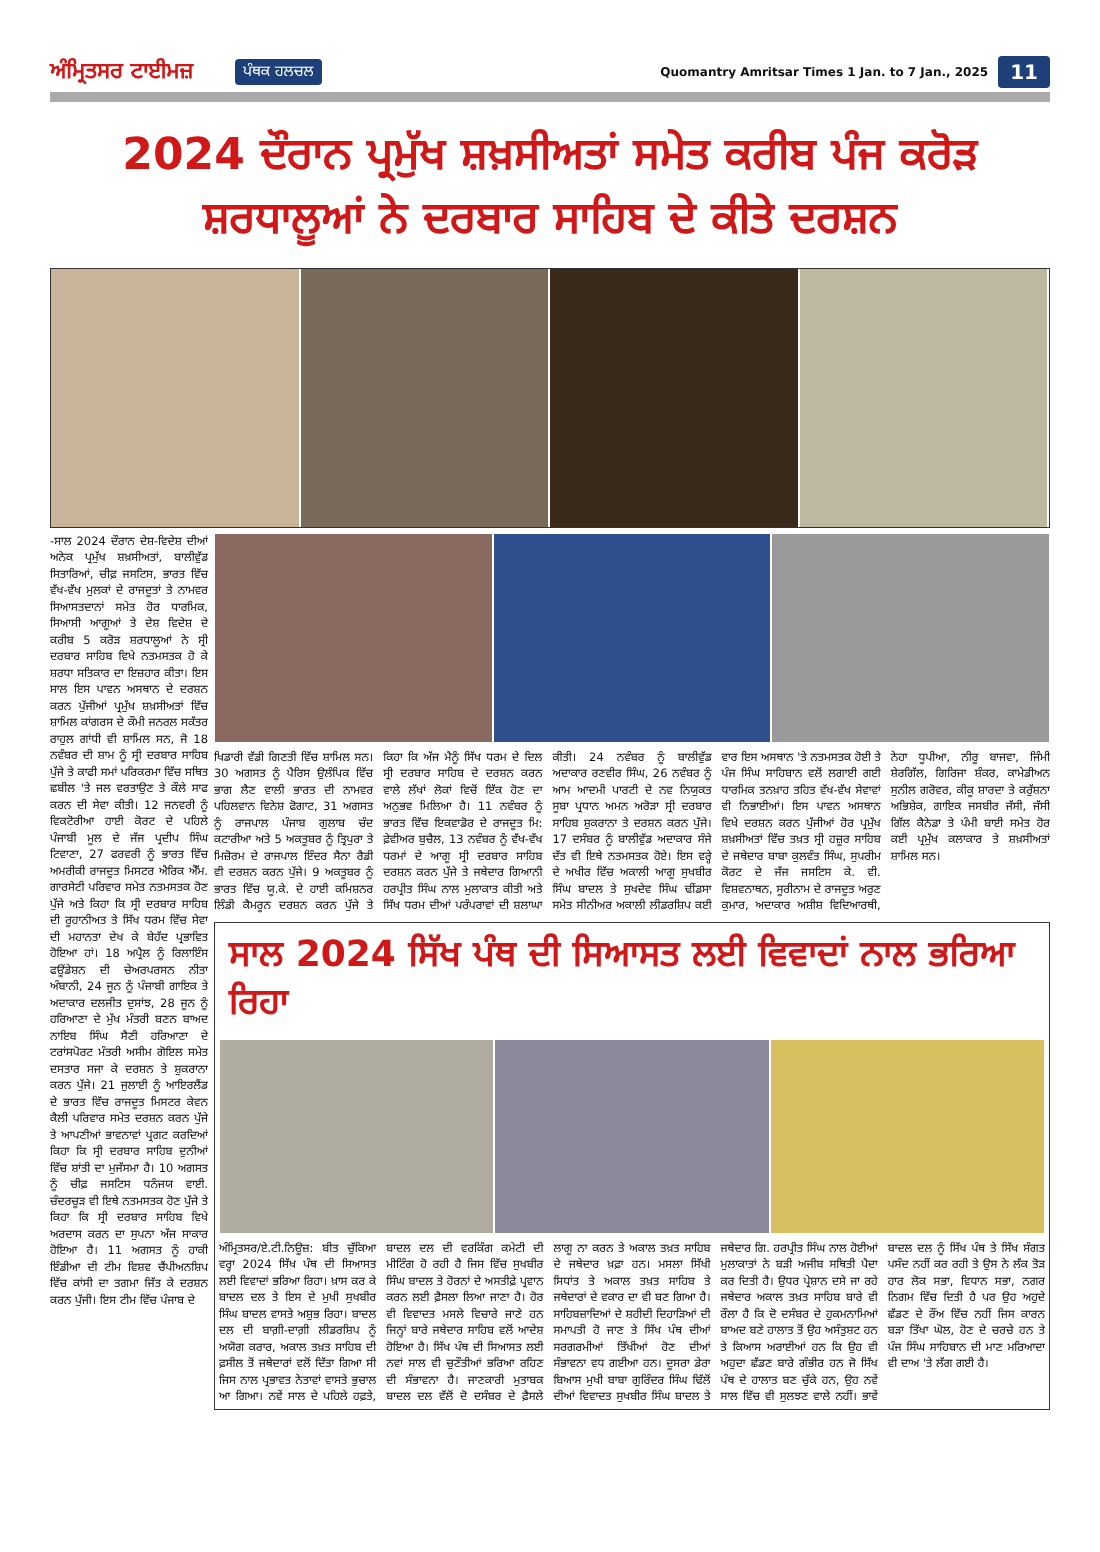ਅੰਮ੍ਰਿਤਸਰ ਟਾਈਮਜ਼
ਪੰਥਕ ਹਲਚਲ
Quomantry Amritsar Times 1 Jan. to 7 Jan., 2025
11
2024 ਦੌਰਾਨ ਪ੍ਰਮੁੱਖ ਸ਼ਖ਼ਸੀਅਤਾਂ ਸਮੇਤ ਕਰੀਬ ਪੰਜ ਕਰੋੜ ਸ਼ਰਧਾਲੂਆਂ ਨੇ ਦਰਬਾਰ ਸਾਹਿਬ ਦੇ ਕੀਤੇ ਦਰਸ਼ਨ
-ਸਾਲ 2024 ਦੌਰਾਨ ਦੇਸ਼-ਵਿਦੇਸ਼ ਦੀਆਂ ਅਨੇਕ ਪ੍ਰਮੁੱਖ ਸ਼ਖ਼ਸੀਅਤਾਂ, ਬਾਲੀਵੁੱਡ ਸਿਤਾਰਿਆਂ, ਚੀਫ਼ ਜਸਟਿਸ, ਭਾਰਤ ਵਿੱਚ ਵੱਖ-ਵੱਖ ਮੁਲਕਾਂ ਦੇ ਰਾਜਦੂਤਾਂ ਤੇ ਨਾਮਵਰ ਸਿਆਸਤਦਾਨਾਂ ਸਮੇਤ ਹੋਰ ਧਾਰਮਿਕ, ਸਿਆਸੀ ਆਗੂਆਂ ਤੇ ਦੇਸ਼ ਵਿਦੇਸ਼ ਦੇ ਕਰੀਬ 5 ਕਰੋੜ ਸ਼ਰਧਾਲੂਆਂ ਨੇ ਸ੍ਰੀ ਦਰਬਾਰ ਸਾਹਿਬ ਵਿਖੇ ਨਤਮਸਤਕ ਹੋ ਕੇ ਸ਼ਰਧਾ ਸਤਿਕਾਰ ਦਾ ਇਜ਼ਹਾਰ ਕੀਤਾ। ਇਸ ਸਾਲ ਇਸ ਪਾਵਨ ਅਸਥਾਨ ਦੇ ਦਰਸ਼ਨ ਕਰਨ ਪੁੱਜੀਆਂ ਪ੍ਰਮੁੱਖ ਸ਼ਖ਼ਸੀਅਤਾਂ ਵਿੱਚ ਸ਼ਾਮਿਲ ਕਾਂਗਰਸ ਦੇ ਕੌਮੀ ਜਨਰਲ ਸਕੱਤਰ ਰਾਹੁਲ ਗਾਂਧੀ ਵੀ ਸ਼ਾਮਿਲ ਸਨ, ਜੋ 18 ਨਵੰਬਰ ਦੀ ਸ਼ਾਮ ਨੂੰ ਸ੍ਰੀ ਦਰਬਾਰ ਸਾਹਿਬ ਪੁੱਜੇ ਤੇ ਕਾਫੀ ਸਮਾਂ ਪਰਿਕਰਮਾ ਵਿੱਚ ਸਥਿਤ ਛਬੀਲ 'ਤੇ ਜਲ ਵਰਤਾਉਣ ਤੇ ਕੌਲੇ ਸਾਫ ਕਰਨ ਦੀ ਸੇਵਾ ਕੀਤੀ। 12 ਜਨਵਰੀ ਨੂੰ ਵਿਕਟੋਰੀਆ ਹਾਈ ਕੋਰਟ ਦੇ ਪਹਿਲੇ ਪੰਜਾਬੀ ਮੂਲ ਦੇ ਜੱਜ ਪ੍ਰਦੀਪ ਸਿੰਘ ਟਿਵਾਣਾ, 27 ਫਰਵਰੀ ਨੂੰ ਭਾਰਤ ਵਿੱਚ ਅਮਰੀਕੀ ਰਾਜਦੂਤ ਮਿਸਟਰ ਐਰਿਕ ਐੱਮ. ਗਾਰਸੇਟੀ ਪਰਿਵਾਰ ਸਮੇਤ ਨਤਮਸਤਕ ਹੋਣ ਪੁੱਜੇ ਅਤੇ ਕਿਹਾ ਕਿ ਸ੍ਰੀ ਦਰਬਾਰ ਸਾਹਿਬ ਦੀ ਰੂਹਾਨੀਅਤ ਤੇ ਸਿੱਖ ਧਰਮ ਵਿੱਚ ਸੇਵਾ ਦੀ ਮਹਾਨਤਾ ਦੇਖ ਕੇ ਬੇਹੱਦ ਪ੍ਰਭਾਵਿਤ ਹੋਇਆ ਹਾਂ। 18 ਅਪ੍ਰੈਲ ਨੂੰ ਰਿਲਾਇੰਸ ਫਊਂਡੇਸ਼ਨ ਦੀ ਚੇਅਰਪਰਸਨ ਨੀਤਾ ਅੰਬਾਨੀ, 24 ਜੂਨ ਨੂੰ ਪੰਜਾਬੀ ਗਾਇਕ ਤੇ ਅਦਾਕਾਰ ਦਲਜੀਤ ਦੁਸਾਂਝ, 28 ਜੂਨ ਨੂੰ ਹਰਿਆਣਾ ਦੇ ਮੁੱਖ ਮੰਤਰੀ ਬਣਨ ਬਾਅਦ ਨਾਇਬ ਸਿੰਘ ਸੈਣੀ ਹਰਿਆਣਾ ਦੇ ਟਰਾਂਸਪੋਰਟ ਮੰਤਰੀ ਅਸੀਮ ਗੋਇਲ ਸਮੇਤ ਦਸਤਾਰ ਸਜਾ ਕੇ ਦਰਸ਼ਨ ਤੇ ਸ਼ੁਕਰਾਨਾ ਕਰਨ ਪੁੱਜੇ। 21 ਜੁਲਾਈ ਨੂੰ ਆਇਰਲੈਂਡ ਦੇ ਭਾਰਤ ਵਿੱਚ ਰਾਜਦੂਤ ਮਿਸਟਰ ਕੇਵਨ ਕੈਲੀ ਪਰਿਵਾਰ ਸਮੇਤ ਦਰਸ਼ਨ ਕਰਨ ਪੁੱਜੇ ਤੇ ਆਪਣੀਆਂ ਭਾਵਨਾਵਾਂ ਪ੍ਰਗਟ ਕਰਦਿਆਂ ਕਿਹਾ ਕਿ ਸ੍ਰੀ ਦਰਬਾਰ ਸਾਹਿਬ ਦੁਨੀਆਂ ਵਿੱਚ ਸ਼ਾਂਤੀ ਦਾ ਮੁਜੱਸਮਾ ਹੈ। 10 ਅਗਸਤ ਨੂੰ ਚੀਫ਼ ਜਸਟਿਸ ਧਨੰਜਯ ਵਾਈ. ਚੰਦਰਚੂੜ ਵੀ ਇਥੇ ਨਤਮਸਤਕ ਹੋਣ ਪੁੱਜੇ ਤੇ ਕਿਹਾ ਕਿ ਸ੍ਰੀ ਦਰਬਾਰ ਸਾਹਿਬ ਵਿਖੇ ਅਰਦਾਸ ਕਰਨ ਦਾ ਸੁਪਨਾ ਅੱਜ ਸਾਕਾਰ ਹੋਇਆ ਹੈ। 11 ਅਗਸਤ ਨੂੰ ਹਾਕੀ ਇੰਡੀਆ ਦੀ ਟੀਮ ਵਿਸ਼ਵ ਚੈਂਪੀਅਨਸ਼ਿਪ ਵਿੱਚ ਕਾਂਸੀ ਦਾ ਤਗਮਾ ਜਿੱਤ ਕੇ ਦਰਸ਼ਨ ਕਰਨ ਪੁੱਜੀ। ਇਸ ਟੀਮ ਵਿੱਚ ਪੰਜਾਬ ਦੇ
ਖਿਡਾਰੀ ਵੱਡੀ ਗਿਣਤੀ ਵਿੱਚ ਸ਼ਾਮਿਲ ਸਨ। 30 ਅਗਸਤ ਨੂੰ ਪੈਰਿਸ ਉਲੰਪਿਕ ਵਿੱਚ ਭਾਗ ਲੈਣ ਵਾਲੀ ਭਾਰਤ ਦੀ ਨਾਮਵਰ ਪਹਿਲਵਾਨ ਵਿਨੇਸ਼ ਫੋਗਾਟ, 31 ਅਗਸਤ ਨੂੰ ਰਾਜਪਾਲ ਪੰਜਾਬ ਗੁਲਾਬ ਚੰਦ ਕਟਾਰੀਆ ਅਤੇ 5 ਅਕਤੂਬਰ ਨੂੰ ਤ੍ਰਿਪੁਰਾ ਤੇ ਮਿਜ਼ੋਰਮ ਦੇ ਰਾਜਪਾਲ ਇੰਦਰ ਸੈਨਾ ਰੈਡੀ ਵੀ ਦਰਸ਼ਨ ਕਰਨ ਪੁੱਜੇ। 9 ਅਕਤੂਬਰ ਨੂੰ ਭਾਰਤ ਵਿੱਚ ਯੂ.ਕੇ. ਦੇ ਹਾਈ ਕਮਿਸ਼ਨਰ ਲਿੰਡੀ ਕੈਮਰੂਨ ਦਰਸ਼ਨ ਕਰਨ ਪੁੱਜੇ ਤੇ ਕਿਹਾ ਕਿ ਅੱਜ ਮੈਨੂੰ ਸਿੱਖ ਧਰਮ ਦੇ ਦਿਲ ਸ੍ਰੀ ਦਰਬਾਰ ਸਾਹਿਬ ਦੇ ਦਰਸ਼ਨ ਕਰਨ ਵਾਲੇ ਲੱਖਾਂ ਲੋਕਾਂ ਵਿਚੋਂ ਇੱਕ ਹੋਣ ਦਾ ਅਨੁਭਵ ਮਿਲਿਆ ਹੈ। 11 ਨਵੰਬਰ ਨੂੰ ਭਾਰਤ ਵਿੱਚ ਇਕਵਾਡੋਰ ਦੇ ਰਾਜਦੂਤ ਮਿ: ਫ਼ੇਵੀਅਰ ਬੁਚੈਲ, 13 ਨਵੰਬਰ ਨੂੰ ਵੱਖ-ਵੱਖ ਧਰਮਾਂ ਦੇ ਆਗੂ ਸ੍ਰੀ ਦਰਬਾਰ ਸਾਹਿਬ ਦਰਸ਼ਨ ਕਰਨ ਪੁੱਜੇ ਤੇ ਜਥੇਦਾਰ ਗਿਆਨੀ ਹਰਪ੍ਰੀਤ ਸਿੰਘ ਨਾਲ ਮੁਲਾਕਾਤ ਕੀਤੀ ਅਤੇ ਸਿੱਖ ਧਰਮ ਦੀਆਂ ਪਰੰਪਰਾਵਾਂ ਦੀ ਸ਼ਲਾਘਾ ਕੀਤੀ। 24 ਨਵੰਬਰ ਨੂੰ ਬਾਲੀਵੁੱਡ ਅਦਾਕਾਰ ਰਣਵੀਰ ਸਿੰਘ, 26 ਨਵੰਬਰ ਨੂੰ ਆਮ ਆਦਮੀ ਪਾਰਟੀ ਦੇ ਨਵ ਨਿਯੁਕਤ ਸੂਬਾ ਪ੍ਰਧਾਨ ਅਮਨ ਅਰੋੜਾ ਸ੍ਰੀ ਦਰਬਾਰ ਸਾਹਿਬ ਸ਼ੁਕਰਾਨਾ ਤੇ ਦਰਸ਼ਨ ਕਰਨ ਪੁੱਜੇ। 17 ਦਸੰਬਰ ਨੂੰ ਬਾਲੀਵੁੱਡ ਅਦਾਕਾਰ ਸੰਜੇ ਦੱਤ ਵੀ ਇਥੇ ਨਤਮਸਤਕ ਹੋਏ। ਇਸ ਵਰ੍ਹੇ ਦੇ ਅਖੀਰ ਵਿੱਚ ਅਕਾਲੀ ਆਗੂ ਸੁਖਬੀਰ ਸਿੰਘ ਬਾਦਲ ਤੇ ਸੁਖਦੇਵ ਸਿੰਘ ਢੀਂਡਸਾ ਸਮੇਤ ਸੀਨੀਅਰ ਅਕਾਲੀ ਲੀਡਰਸ਼ਿਪ ਕਈ ਵਾਰ ਇਸ ਅਸਥਾਨ 'ਤੇ ਨਤਮਸਤਕ ਹੋਈ ਤੇ ਪੰਜ ਸਿੰਘ ਸਾਹਿਬਾਨ ਵਲੋਂ ਲਗਾਈ ਗਈ ਧਾਰਮਿਕ ਤਨਖ਼ਾਹ ਤਹਿਤ ਵੱਖ-ਵੱਖ ਸੇਵਾਵਾਂ ਵੀ ਨਿਭਾਈਆਂ। ਇਸ ਪਾਵਨ ਅਸਥਾਨ ਵਿਖੇ ਦਰਸ਼ਨ ਕਰਨ ਪੁੱਜੀਆਂ ਹੋਰ ਪ੍ਰਮੁੱਖ ਸ਼ਖ਼ਸੀਅਤਾਂ ਵਿੱਚ ਤਖ਼ਤ ਸ੍ਰੀ ਹਜ਼ੂਰ ਸਾਹਿਬ ਦੇ ਜਥੇਦਾਰ ਬਾਬਾ ਕੁਲਵੰਤ ਸਿੰਘ, ਸੁਪਰੀਮ ਕੋਰਟ ਦੇ ਜੱਜ ਜਸਟਿਸ ਕੇ. ਵੀ. ਵਿਸ਼ਵਨਾਥਨ, ਸੂਰੀਨਾਮ ਦੇ ਰਾਜਦੂਤ ਅਰੁਣ ਕੁਮਾਰ, ਅਦਾਕਾਰ ਅਸ਼ੀਸ਼ ਵਿਦਿਆਰਥੀ, ਨੇਹਾ ਧੂਪੀਆ, ਨੀਰੂ ਬਾਜਵਾ, ਜਿੰਮੀ ਸ਼ੇਰਗਿੱਲ, ਗਿਰਿਜਾ ਸ਼ੰਕਰ, ਕਾਮੇਡੀਅਨ ਸੁਨੀਲ ਗਰੋਵਰ, ਕੀਕੂ ਸ਼ਾਰਦਾ ਤੇ ਕਰੁੱਸ਼ਨਾ ਅਭਿਸ਼ੇਕ, ਗਾਇਕ ਜਸਬੀਰ ਜੱਸੀ, ਜੱਸੀ ਗਿੱਲ ਕੈਨੇਡਾ ਤੇ ਪੰਮੀ ਬਾਈ ਸਮੇਤ ਹੋਰ ਕਈ ਪ੍ਰਮੁੱਖ ਕਲਾਕਾਰ ਤੇ ਸ਼ਖ਼ਸੀਅਤਾਂ ਸ਼ਾਮਿਲ ਸਨ।
ਸਾਲ 2024 ਸਿੱਖ ਪੰਥ ਦੀ ਸਿਆਸਤ ਲਈ ਵਿਵਾਦਾਂ ਨਾਲ ਭਰਿਆ ਰਿਹਾ
ਅੰਮ੍ਰਿਤਸਰ/ਏ.ਟੀ.ਨਿਊਜ਼: ਬੀਤ ਚੁੱਕਿਆ ਵਰ੍ਹਾ 2024 ਸਿੱਖ ਪੰਥ ਦੀ ਸਿਆਸਤ ਲਈ ਵਿਵਾਦਾਂ ਭਰਿਆ ਰਿਹਾ। ਖ਼ਾਸ ਕਰ ਕੇ ਬਾਦਲ ਦਲ ਤੇ ਇਸ ਦੇ ਮੁਖੀ ਸੁਖਬੀਰ ਸਿੰਘ ਬਾਦਲ ਵਾਸਤੇ ਅਸ਼ੁਭ ਰਿਹਾ। ਬਾਦਲ ਦਲ ਦੀ ਬਾਗ਼ੀ-ਦਾਗ਼ੀ ਲੀਡਰਸ਼ਿਪ ਨੂੰ ਅਯੋਗ ਕਰਾਰ, ਅਕਾਲ ਤਖ਼ਤ ਸਾਹਿਬ ਦੀ ਫ਼ਸੀਲ ਤੋਂ ਜਥੇਦਾਰਾਂ ਵਲੋਂ ਦਿੱਤਾ ਗਿਆ ਸੀ ਜਿਸ ਨਾਲ ਪ੍ਰਭਾਵਤ ਨੇਤਾਵਾਂ ਵਾਸਤੇ ਭੁਚਾਲ ਆ ਗਿਆ। ਨਵੇਂ ਸਾਲ ਦੇ ਪਹਿਲੇ ਹਫ਼ਤੇ, ਬਾਦਲ ਦਲ ਦੀ ਵਰਕਿੰਗ ਕਮੇਟੀ ਦੀ ਮੀਟਿੰਗ ਹੋ ਰਹੀ ਹੈ ਜਿਸ ਵਿੱਚ ਸੁਖਬੀਰ ਸਿੰਘ ਬਾਦਲ ਤੇ ਹੋਰਨਾਂ ਦੇ ਅਸਤੀਫ਼ੇ ਪ੍ਰਵਾਨ ਕਰਨ ਲਈ ਫ਼ੈਸਲਾ ਲਿਆ ਜਾਣਾ ਹੈ। ਹੋਰ ਵੀ ਵਿਵਾਦਤ ਮਸਲੇ ਵਿਚਾਰੇ ਜਾਣੇ ਹਨ ਜਿਨ੍ਹਾਂ ਬਾਰੇ ਜਥੇਦਾਰ ਸਾਹਿਬ ਵਲੋਂ ਆਦੇਸ਼ ਹੋਇਆ ਹੈ। ਸਿੱਖ ਪੰਥ ਦੀ ਸਿਆਸਤ ਲਈ ਨਵਾਂ ਸਾਲ ਵੀ ਚੁਣੌਤੀਆਂ ਭਰਿਆ ਰਹਿਣ ਦੀ ਸੰਭਾਵਨਾ ਹੈ। ਜਾਣਕਾਰੀ ਮੁਤਾਬਕ ਬਾਦਲ ਦਲ ਵੱਲੋਂ ਦੋ ਦਸੰਬਰ ਦੇ ਫ਼ੈਸਲੇ ਲਾਗੂ ਨਾ ਕਰਨ ਤੇ ਅਕਾਲ ਤਖ਼ਤ ਸਾਹਿਬ ਦੇ ਜਥੇਦਾਰ ਖ਼ਫ਼ਾ ਹਨ। ਮਸਲਾ ਸਿੱਖੀ ਸਿਧਾਂਤ ਤੇ ਅਕਾਲ ਤਖ਼ਤ ਸਾਹਿਬ ਤੇ ਜਥੇਦਾਰਾਂ ਦੇ ਵਕਾਰ ਦਾ ਵੀ ਬਣ ਗਿਆ ਹੈ। ਸਾਹਿਬਜ਼ਾਦਿਆਂ ਦੇ ਸ਼ਹੀਦੀ ਦਿਹਾੜਿਆਂ ਦੀ ਸਮਾਪਤੀ ਹੋ ਜਾਣ ਤੇ ਸਿੱਖ ਪੰਥ ਦੀਆਂ ਸਰਗਰਮੀਆਂ ਤਿੱਖੀਆਂ ਹੋਣ ਦੀਆਂ ਸੰਭਾਵਨਾ ਵਧ ਗਈਆ ਹਨ। ਦੂਸਰਾ ਡੇਰਾ ਬਿਆਸ ਮੁਖੀ ਬਾਬਾ ਗੁਰਿੰਦਰ ਸਿੰਘ ਢਿੱਲੋਂ ਦੀਆਂ ਵਿਵਾਦਤ ਸੁਖਬੀਰ ਸਿੰਘ ਬਾਦਲ ਤੇ ਜਥੇਦਾਰ ਗਿ. ਹਰਪ੍ਰੀਤ ਸਿੰਘ ਨਾਲ ਹੋਈਆਂ ਮੁਲਾਕਾਤਾਂ ਨੇ ਬੜੀ ਅਜੀਬ ਸਥਿਤੀ ਪੈਦਾ ਕਰ ਦਿਤੀ ਹੈ। ਉਧਰ ਪ੍ਰੇਸ਼ਾਨ ਦਸੇ ਜਾ ਰਹੇ ਜਥੇਦਾਰ ਅਕਾਲ ਤਖ਼ਤ ਸਾਹਿਬ ਬਾਰੇ ਵੀ ਰੌਲਾ ਹੈ ਕਿ ਦੋ ਦਸੰਬਰ ਦੇ ਹੁਕਮਨਾਮਿਆਂ ਬਾਅਦ ਬਣੇ ਹਾਲਾਤ ਤੋਂ ਉਹ ਅਸੰਤੁਸ਼ਟ ਹਨ ਤੇ ਕਿਆਸ ਅਰਾਈਆਂ ਹਨ ਕਿ ਉਹ ਵੀ ਅਹੁਦਾ ਛੱਡਣ ਬਾਰੇ ਗੰਭੀਰ ਹਨ ਜੋ ਸਿੱਖ ਪੰਥ ਦੇ ਹਾਲਾਤ ਬਣ ਚੁੱਕੇ ਹਨ, ਉਹ ਨਵੇਂ ਸਾਲ ਵਿੱਚ ਵੀ ਸੁਲਝਣ ਵਾਲੇ ਨਹੀਂ। ਭਾਵੇਂ ਬਾਦਲ ਦਲ ਨੂੰ ਸਿੱਖ ਪੰਥ ਤੇ ਸਿੱਖ ਸੰਗਤ ਪਸੰਦ ਨਹੀਂ ਕਰ ਰਹੀ ਤੇ ਉਸ ਨੇ ਲੱਕ ਤੋੜ ਹਾਰ ਲੋਕ ਸਭਾ, ਵਿਧਾਨ ਸਭਾ, ਨਗਰ ਨਿਗਮ ਵਿੱਚ ਦਿਤੀ ਹੈ ਪਰ ਉਹ ਅਹੁਦੇ ਛੱਡਣ ਦੇ ਰੌਂਅ ਵਿੱਚ ਨਹੀਂ ਜਿਸ ਕਾਰਨ ਬੜਾ ਤਿੱਖਾ ਘੋਲ, ਹੋਣ ਦੇ ਚਰਚੇ ਹਨ ਤੇ ਪੰਜ ਸਿੰਘ ਸਾਹਿਬਾਨ ਦੀ ਮਾਣ ਮਰਿਆਦਾ ਵੀ ਦਾਅ 'ਤੇ ਲੱਗ ਗਈ ਹੈ।